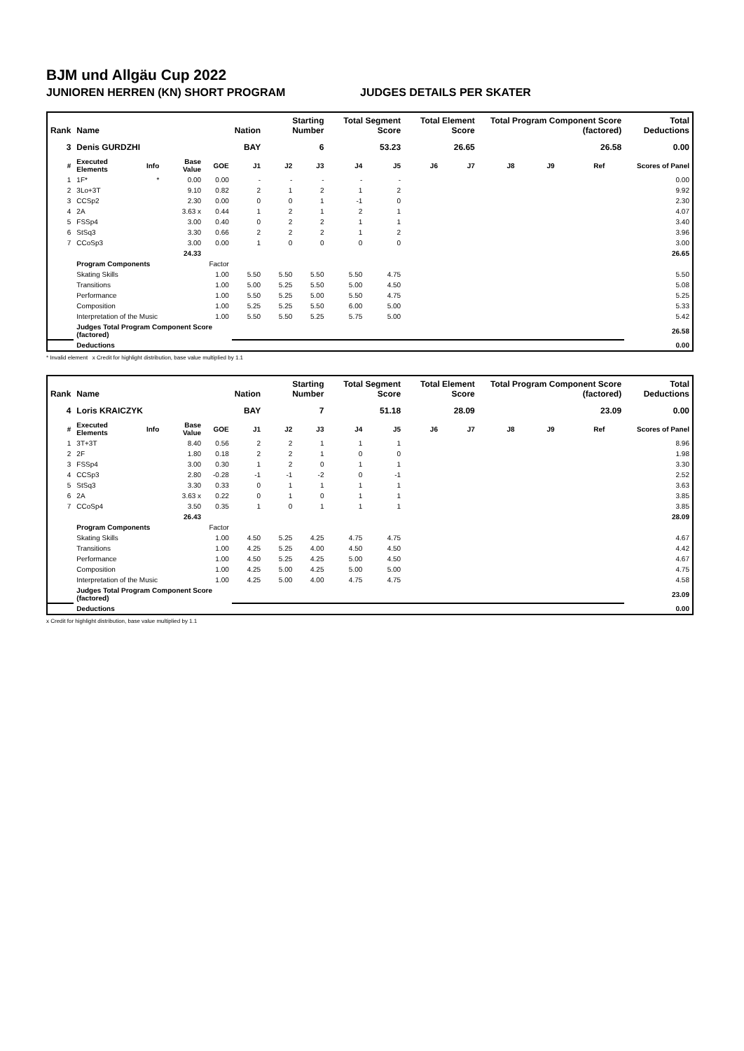BJM und Allgäu Cup 2022
JUNIOREN HERREN (KN) SHORT PROGRAM JUDGES DETAILS PER SKATER
| Rank | Name | | | | Nation | Starting Number | | Total Segment Score | | Total Element Score | | Total Program Component Score (factored) | | | | Total Deductions |
| --- | --- | --- | --- | --- | --- | --- | --- | --- | --- | --- | --- | --- | --- | --- | --- | --- |
| 3 | Denis GURDZHI | | | | BAY | 6 | | 53.23 | | 26.65 | | 26.58 | | | | 0.00 |
| # | Executed Elements | Info | Base Value | GOE | J1 | J2 | J3 | J4 | J5 | J6 | J7 | J8 | J9 | Ref | | Scores of Panel |
| 1 | 1F* | * | 0.00 | 0.00 | - | - | - | - | - | | | | | | | 0.00 |
| 2 | 3Lo+3T | | 9.10 | 0.82 | 2 | 1 | 2 | 1 | 2 | | | | | | | 9.92 |
| 3 | CCSp2 | | 2.30 | 0.00 | 0 | 0 | 1 | -1 | 0 | | | | | | | 2.30 |
| 4 | 2A | | 3.63 x | 0.44 | 1 | 2 | 1 | 2 | 1 | | | | | | | 4.07 |
| 5 | FSSp4 | | 3.00 | 0.40 | 0 | 2 | 2 | 1 | 1 | | | | | | | 3.40 |
| 6 | StSq3 | | 3.30 | 0.66 | 2 | 2 | 2 | 1 | 2 | | | | | | | 3.96 |
| 7 | CCoSp3 | | 3.00 | 0.00 | 1 | 0 | 0 | 0 | 0 | | | | | | | 3.00 |
| | | | 24.33 | | | | | | | | | | | | | 26.65 |
| | Program Components | | | Factor | | | | | | | | | | | | |
| | Skating Skills | | | 1.00 | 5.50 | 5.50 | 5.50 | 5.50 | 4.75 | | | | | | | 5.50 |
| | Transitions | | | 1.00 | 5.00 | 5.25 | 5.50 | 5.00 | 4.50 | | | | | | | 5.08 |
| | Performance | | | 1.00 | 5.50 | 5.25 | 5.00 | 5.50 | 4.75 | | | | | | | 5.25 |
| | Composition | | | 1.00 | 5.25 | 5.25 | 5.50 | 6.00 | 5.00 | | | | | | | 5.33 |
| | Interpretation of the Music | | | 1.00 | 5.50 | 5.50 | 5.25 | 5.75 | 5.00 | | | | | | | 5.42 |
| | Judges Total Program Component Score (factored) | | | | | | | | | | | | | | | 26.58 |
| | Deductions | | | | | | | | | | | | | | | 0.00 |
* Invalid element x Credit for highlight distribution, base value multiplied by 1.1
| Rank | Name | | | | Nation | Starting Number | | Total Segment Score | | Total Element Score | | Total Program Component Score (factored) | | | | Total Deductions |
| --- | --- | --- | --- | --- | --- | --- | --- | --- | --- | --- | --- | --- | --- | --- | --- | --- |
| 4 | Loris KRAICZYK | | | | BAY | 7 | | 51.18 | | 28.09 | | 23.09 | | | | 0.00 |
| # | Executed Elements | Info | Base Value | GOE | J1 | J2 | J3 | J4 | J5 | J6 | J7 | J8 | J9 | Ref | | Scores of Panel |
| 1 | 3T+3T | | 8.40 | 0.56 | 2 | 2 | 1 | 1 | 1 | | | | | | | 8.96 |
| 2 | 2F | | 1.80 | 0.18 | 2 | 2 | 1 | 0 | 0 | | | | | | | 1.98 |
| 3 | FSSp4 | | 3.00 | 0.30 | 1 | 2 | 0 | 1 | 1 | | | | | | | 3.30 |
| 4 | CCSp3 | | 2.80 | -0.28 | -1 | -1 | -2 | 0 | -1 | | | | | | | 2.52 |
| 5 | StSq3 | | 3.30 | 0.33 | 0 | 1 | 1 | 1 | 1 | | | | | | | 3.63 |
| 6 | 2A | | 3.63 x | 0.22 | 0 | 1 | 0 | 1 | 1 | | | | | | | 3.85 |
| 7 | CCoSp4 | | 3.50 | 0.35 | 1 | 0 | 1 | 1 | 1 | | | | | | | 3.85 |
| | | | 26.43 | | | | | | | | | | | | | 28.09 |
| | Program Components | | | Factor | | | | | | | | | | | | |
| | Skating Skills | | | 1.00 | 4.50 | 5.25 | 4.25 | 4.75 | 4.75 | | | | | | | 4.67 |
| | Transitions | | | 1.00 | 4.25 | 5.25 | 4.00 | 4.50 | 4.50 | | | | | | | 4.42 |
| | Performance | | | 1.00 | 4.50 | 5.25 | 4.25 | 5.00 | 4.50 | | | | | | | 4.67 |
| | Composition | | | 1.00 | 4.25 | 5.00 | 4.25 | 5.00 | 5.00 | | | | | | | 4.75 |
| | Interpretation of the Music | | | 1.00 | 4.25 | 5.00 | 4.00 | 4.75 | 4.75 | | | | | | | 4.58 |
| | Judges Total Program Component Score (factored) | | | | | | | | | | | | | | | 23.09 |
| | Deductions | | | | | | | | | | | | | | | 0.00 |
x Credit for highlight distribution, base value multiplied by 1.1